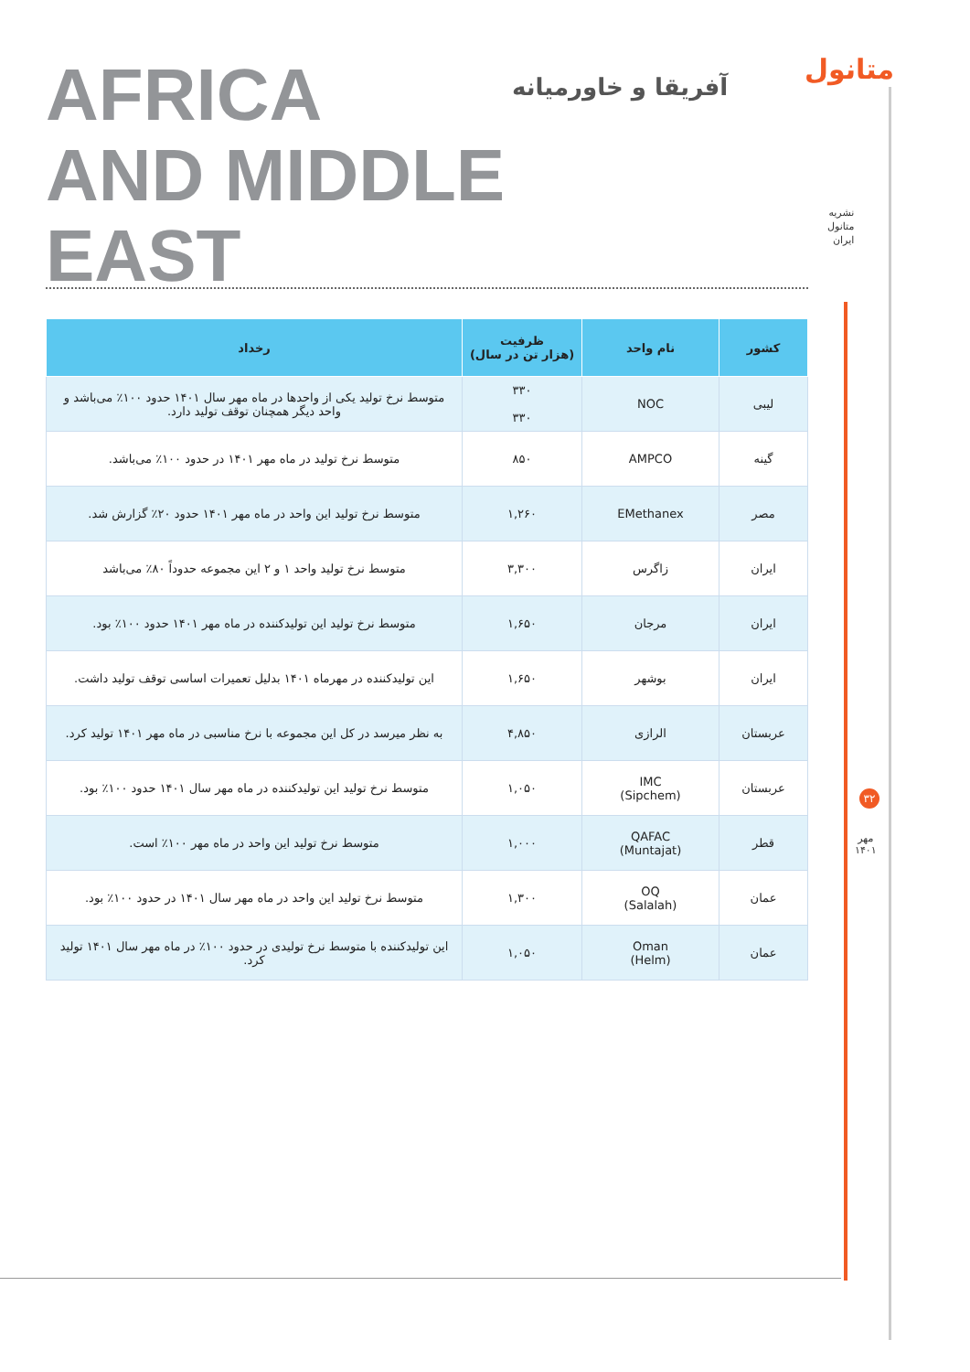AFRICA
AND MIDDLE
EAST
آفریقا و خاورمیانه
متانول
نشریه
متانول
ایران
| کشور | نام واحد | ظرفیت (هزار تن در سال) | رخداد |
| --- | --- | --- | --- |
| لیبی | NOC | ۳۳۰ ۳۳۰ | متوسط نرخ تولید یکی از واحدها در ماه مهر سال ۱۴۰۱ حدود ۱۰۰٪ می‌باشد و واحد دیگر همچنان توقف تولید دارد. |
| گینه | AMPCO | ۸۵۰ | متوسط نرخ تولید در ماه مهر ۱۴۰۱ در حدود ۱۰۰٪ می‌باشد. |
| مصر | EMethanex | ۱,۲۶۰ | متوسط نرخ تولید این واحد در ماه مهر ۱۴۰۱ حدود ۲۰٪ گزارش شد. |
| ایران | زاگرس | ۳,۳۰۰ | متوسط نرخ تولید واحد ۱ و ۲ این مجموعه حدوداً ۸۰٪ می‌باشد |
| ایران | مرجان | ۱,۶۵۰ | متوسط نرخ تولید این تولیدکننده در ماه مهر ۱۴۰۱ حدود ۱۰۰٪ بود. |
| ایران | بوشهر | ۱,۶۵۰ | این تولیدکننده در مهرماه ۱۴۰۱ بدلیل تعمیرات اساسی توقف تولید داشت. |
| عربستان | الرازی | ۴,۸۵۰ | به نظر میرسد در کل این مجموعه با نرخ مناسبی در ماه مهر ۱۴۰۱ تولید کرد. |
| عربستان | IMC (Sipchem) | ۱,۰۵۰ | متوسط نرخ تولید این تولیدکننده در ماه مهر سال ۱۴۰۱ حدود ۱۰۰٪ بود. |
| قطر | QAFAC (Muntajat) | ۱,۰۰۰ | متوسط نرخ تولید این واحد در ماه مهر ۱۰۰٪ است. |
| عمان | OQ (Salalah) | ۱,۳۰۰ | متوسط نرخ تولید این واحد در ماه مهر سال ۱۴۰۱ در حدود ۱۰۰٪ بود. |
| عمان | Oman (Helm) | ۱,۰۵۰ | این تولیدکننده با متوسط نرخ تولیدی در حدود ۱۰۰٪ در ماه مهر سال ۱۴۰۱ تولید کرد. |
۳۲
مهر
۱۴۰۱